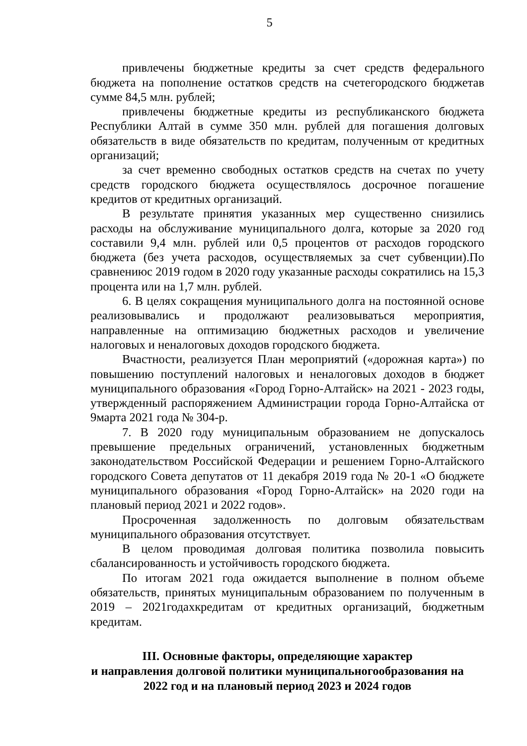5
привлечены бюджетные кредиты за счет средств федерального бюджета на пополнение остатков средств на счетегородского бюджетав сумме 84,5 млн. рублей;
привлечены бюджетные кредиты из республиканского бюджета Республики Алтай в сумме 350 млн. рублей для погашения долговых обязательств в виде обязательств по кредитам, полученным от кредитных организаций;
за счет временно свободных остатков средств на счетах по учету средств городского бюджета осуществлялось досрочное погашение кредитов от кредитных организаций.
В результате принятия указанных мер существенно снизились расходы на обслуживание муниципального долга, которые за 2020 год составили 9,4 млн. рублей или 0,5 процентов от расходов городского бюджета (без учета расходов, осуществляемых за счет субвенции).По сравнениюс 2019 годом в 2020 году указанные расходы сократились на 15,3 процента или на 1,7 млн. рублей.
6. В целях сокращения муниципального долга на постоянной основе реализовывались и продолжают реализовываться мероприятия, направленные на оптимизацию бюджетных расходов и увеличение налоговых и неналоговых доходов городского бюджета.
Вчастности, реализуется План мероприятий («дорожная карта») по повышению поступлений налоговых и неналоговых доходов в бюджет муниципального образования «Город Горно-Алтайск» на 2021 - 2023 годы, утвержденный распоряжением Администрации города Горно-Алтайска от 9марта 2021 года № 304-р.
7. В 2020 году муниципальным образованием не допускалось превышение предельных ограничений, установленных бюджетным законодательством Российской Федерации и решением Горно-Алтайского городского Совета депутатов от 11 декабря 2019 года № 20-1 «О бюджете муниципального образования «Город Горно-Алтайск» на 2020 годи на плановый период 2021 и 2022 годов».
Просроченная задолженность по долговым обязательствам муниципального образования отсутствует.
В целом проводимая долговая политика позволила повысить сбалансированность и устойчивость городского бюджета.
По итогам 2021 года ожидается выполнение в полном объеме обязательств, принятых муниципальным образованием по полученным в 2019 – 2021годахкредитам от кредитных организаций, бюджетным кредитам.
III. Основные факторы, определяющие характер
и направления долговой политики муниципальногообразования на
2022 год и на плановый период 2023 и 2024 годов